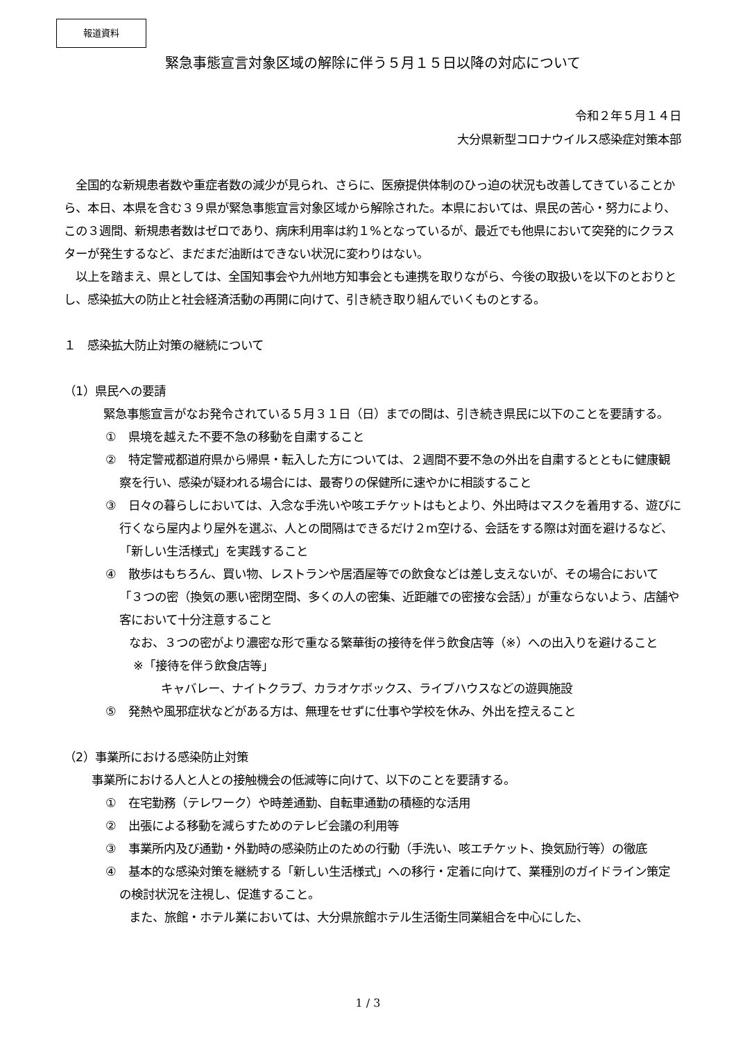報道資料
緊急事態宣言対象区域の解除に伴う５月１５日以降の対応について
令和２年５月１４日
大分県新型コロナウイルス感染症対策本部
　全国的な新規患者数や重症者数の減少が見られ、さらに、医療提供体制のひっ迫の状況も改善してきていることから、本日、本県を含む３９県が緊急事態宣言対象区域から解除された。本県においては、県民の苦心・努力により、この３週間、新規患者数はゼロであり、病床利用率は約１%となっているが、最近でも他県において突発的にクラスターが発生するなど、まだまだ油断はできない状況に変わりはない。
　以上を踏まえ、県としては、全国知事会や九州地方知事会とも連携を取りながら、今後の取扱いを以下のとおりとし、感染拡大の防止と社会経済活動の再開に向けて、引き続き取り組んでいくものとする。
１　感染拡大防止対策の継続について
（1）県民への要請
　緊急事態宣言がなお発令されている５月３１日（日）までの間は、引き続き県民に以下のことを要請する。
①　県境を越えた不要不急の移動を自粛すること
②　特定警戒都道府県から帰県・転入した方については、２週間不要不急の外出を自粛するとともに健康観察を行い、感染が疑われる場合には、最寄りの保健所に速やかに相談すること
③　日々の暮らしにおいては、入念な手洗いや咳エチケットはもとより、外出時はマスクを着用する、遊びに行くなら屋内より屋外を選ぶ、人との間隔はできるだけ２m空ける、会話をする際は対面を避けるなど、「新しい生活様式」を実践すること
④　散歩はもちろん、買い物、レストランや居酒屋等での飲食などは差し支えないが、その場合において「３つの密（換気の悪い密閉空間、多くの人の密集、近距離での密接な会話）」が重ならないよう、店舗や客において十分注意すること
　　なお、３つの密がより濃密な形で重なる繁華街の接待を伴う飲食店等（※）への出入りを避けること
※「接待を伴う飲食店等」
キャバレー、ナイトクラブ、カラオケボックス、ライブハウスなどの遊興施設
⑤　発熱や風邪症状などがある方は、無理をせずに仕事や学校を休み、外出を控えること
（2）事業所における感染防止対策
事業所における人と人との接触機会の低減等に向けて、以下のことを要請する。
①　在宅勤務（テレワーク）や時差通勤、自転車通勤の積極的な活用
②　出張による移動を減らすためのテレビ会議の利用等
③　事業所内及び通勤・外勤時の感染防止のための行動（手洗い、咳エチケット、換気励行等）の徹底
④　基本的な感染対策を継続する「新しい生活様式」への移行・定着に向けて、業種別のガイドライン策定の検討状況を注視し、促進すること。
　　また、旅館・ホテル業においては、大分県旅館ホテル生活衛生同業組合を中心にした、
1 / 3